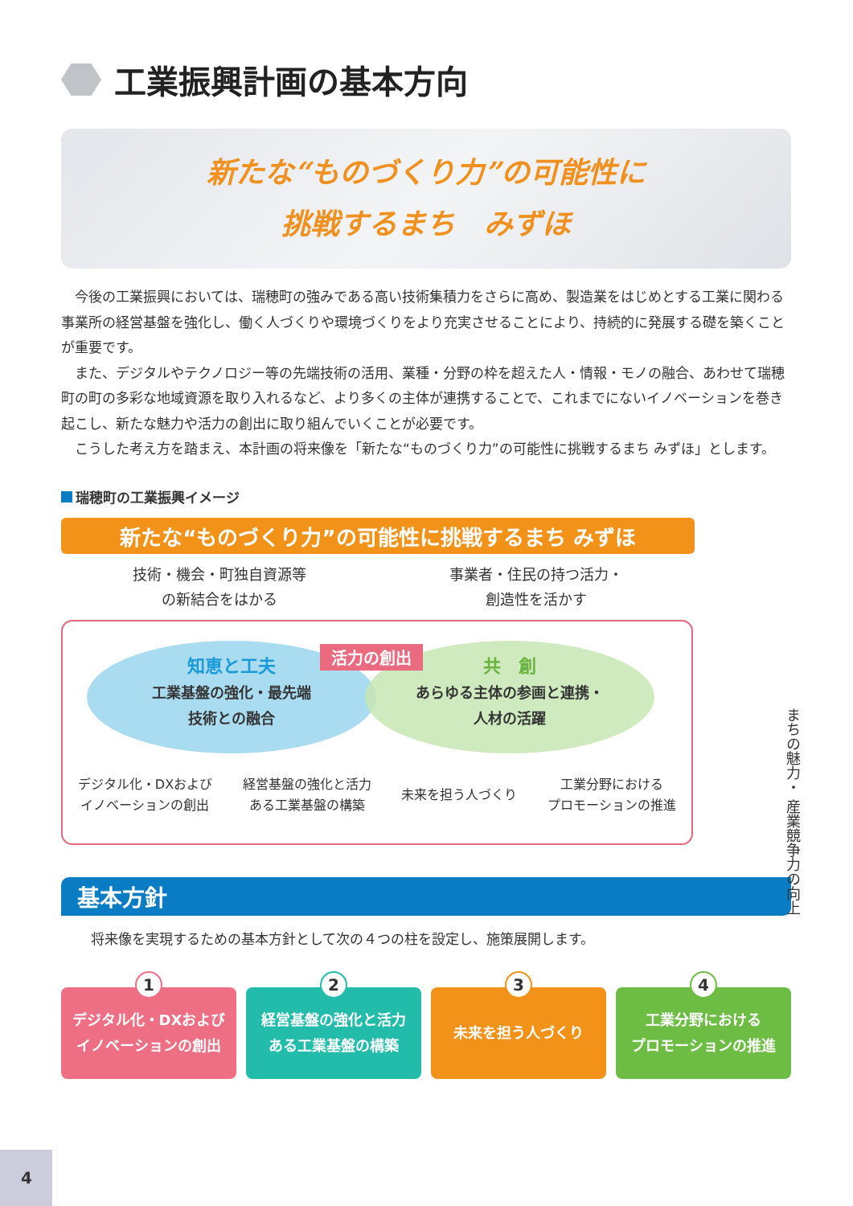工業振興計画の基本方向
新たな“ものづくり力”の可能性に
挑戦するまち　みずほ
今後の工業振興においては、瑞穂町の強みである高い技術集積力をさらに高め、製造業をはじめとする工業に関わる事業所の経営基盤を強化し、働く人づくりや環境づくりをより充実させることにより、持続的に発展する礎を築くことが重要です。
また、デジタルやテクノロジー等の先端技術の活用、業種・分野の枠を超えた人・情報・モノの融合、あわせて瑞穂町の町の多彩な地域資源を取り入れるなど、より多くの主体が連携することで、これまでにないイノベーションを巻き起こし、新たな魅力や活力の創出に取り組んでいくことが必要です。
こうした考え方を踏まえ、本計画の将来像を「新たな“ものづくり力”の可能性に挑戦するまち みずほ」とします。
瑞穂町の工業振興イメージ
新たな“ものづくり力”の可能性に挑戦するまち みずほ
技術・機会・町独自資源等
の新結合をはかる
事業者・住民の持つ活力・
創造性を活かす
知恵と工夫
工業基盤の強化・最先端
技術との融合
共　創
あらゆる主体の参画と連携・
人材の活躍
活力の創出
デジタル化・DXおよび
イノベーションの創出
経営基盤の強化と活力
ある工業基盤の構築
未来を担う人づくり
工業分野における
プロモーションの推進
まちの魅力・ 産業競争力の向上
基本方針
将来像を実現するための基本方針として次の４つの柱を設定し、施策展開します。
1
デジタル化・DXおよび
イノベーションの創出
2
経営基盤の強化と活力
ある工業基盤の構築
3
未来を担う人づくり
4
工業分野における
プロモーションの推進
4